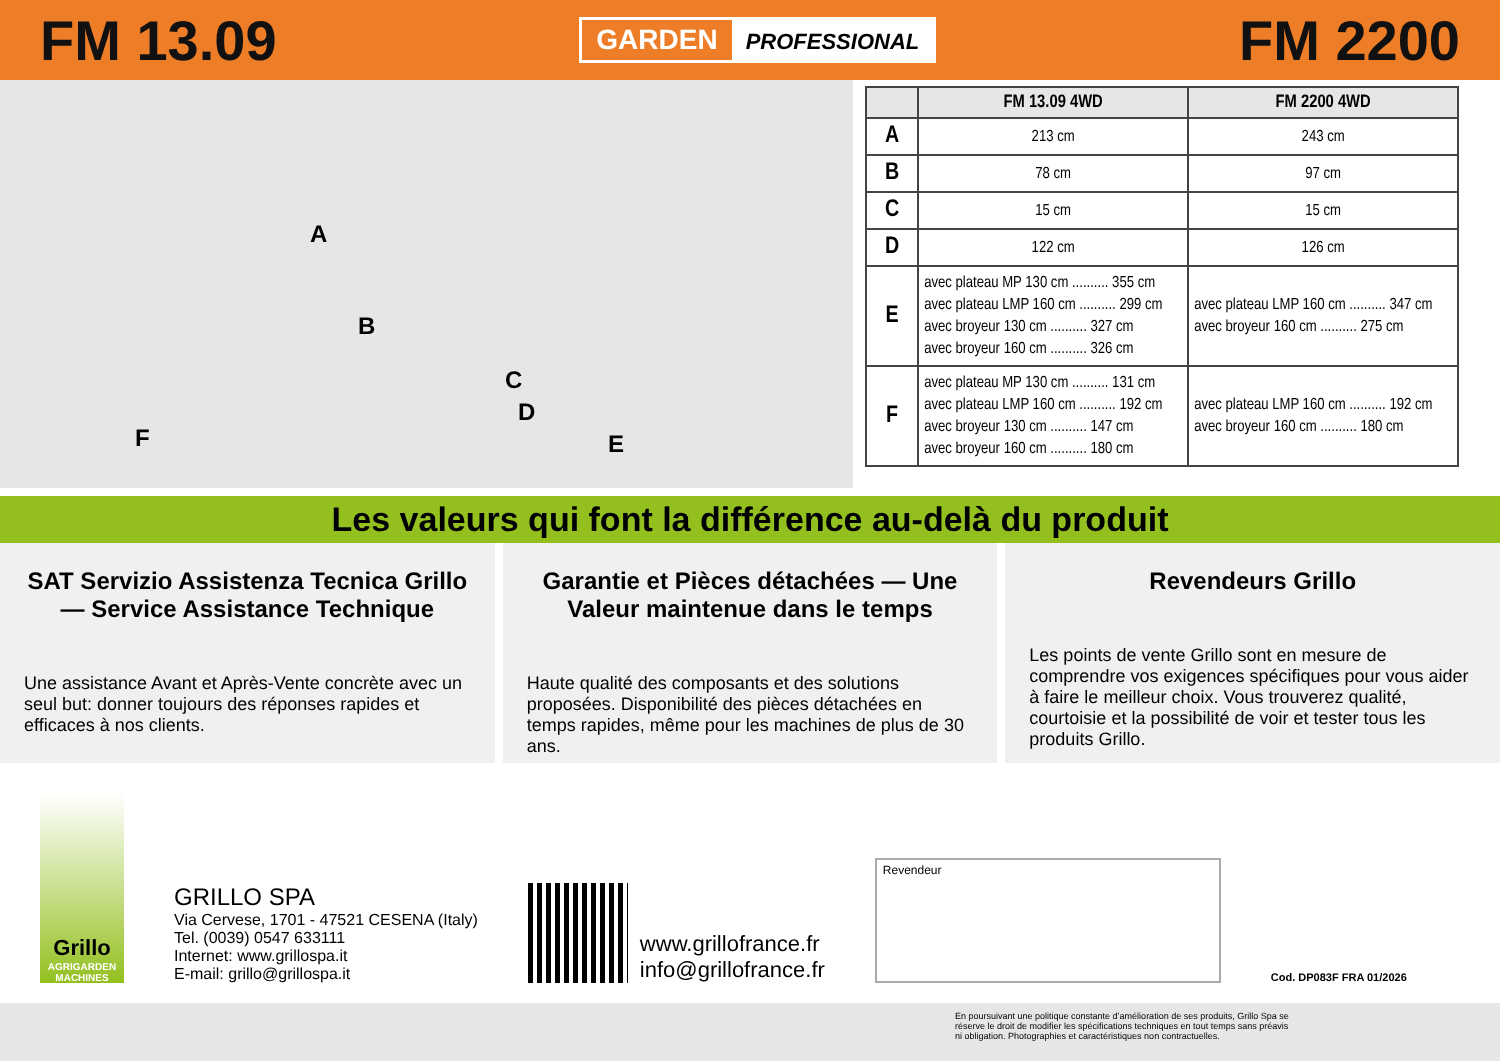FM 13.09
GARDEN PROFESSIONAL
FM 2200
A
B
C
D
F E
| | FM 13.09 4WD | FM 2200 4WD |
| --- | --- | --- |
| A | 213 cm | 243 cm |
| B | 78 cm | 97 cm |
| C | 15 cm | 15 cm |
| D | 122 cm | 126 cm |
| E | avec plateau MP 130 cm .......... 355 cm avec plateau LMP 160 cm .......... 299 cm avec broyeur 130 cm .......... 327 cm avec broyeur 160 cm .......... 326 cm | avec plateau LMP 160 cm .......... 347 cm avec broyeur 160 cm .......... 275 cm |
| F | avec plateau MP 130 cm .......... 131 cm avec plateau LMP 160 cm .......... 192 cm avec broyeur 130 cm .......... 147 cm avec broyeur 160 cm .......... 180 cm | avec plateau LMP 160 cm .......... 192 cm avec broyeur 160 cm .......... 180 cm |
Les valeurs qui font la différence au-delà du produit
SAT Servizio Assistenza Tecnica Grillo — Service Assistance Technique
Une assistance Avant et Après-Vente concrète avec un seul but: donner toujours des réponses rapides et efficaces à nos clients.
Garantie et Pièces détachées — Une Valeur maintenue dans le temps
Haute qualité des composants et des solutions proposées. Disponibilité des pièces détachées en temps rapides, même pour les machines de plus de 30 ans.
Revendeurs Grillo
Les points de vente Grillo sont en mesure de comprendre vos exigences spécifiques pour vous aider à faire le meilleur choix. Vous trouverez qualité, courtoisie et la possibilité de voir et tester tous les produits Grillo.
Grillo
AGRIGARDEN MACHINES
GRILLO SPA
Via Cervese, 1701 - 47521 CESENA (Italy)
Tel. (0039) 0547 633111
Internet: www.grillospa.it
E-mail: grillo@grillospa.it
www.grillofrance.fr
info@grillofrance.fr
Revendeur
Cod. DP083F FRA 01/2026
En poursuivant une politique constante d’amélioration de ses produits, Grillo Spa se
réserve le droit de modifier les spécifications techniques en tout temps sans préavis
ni obligation. Photographies et caractéristiques non contractuelles.